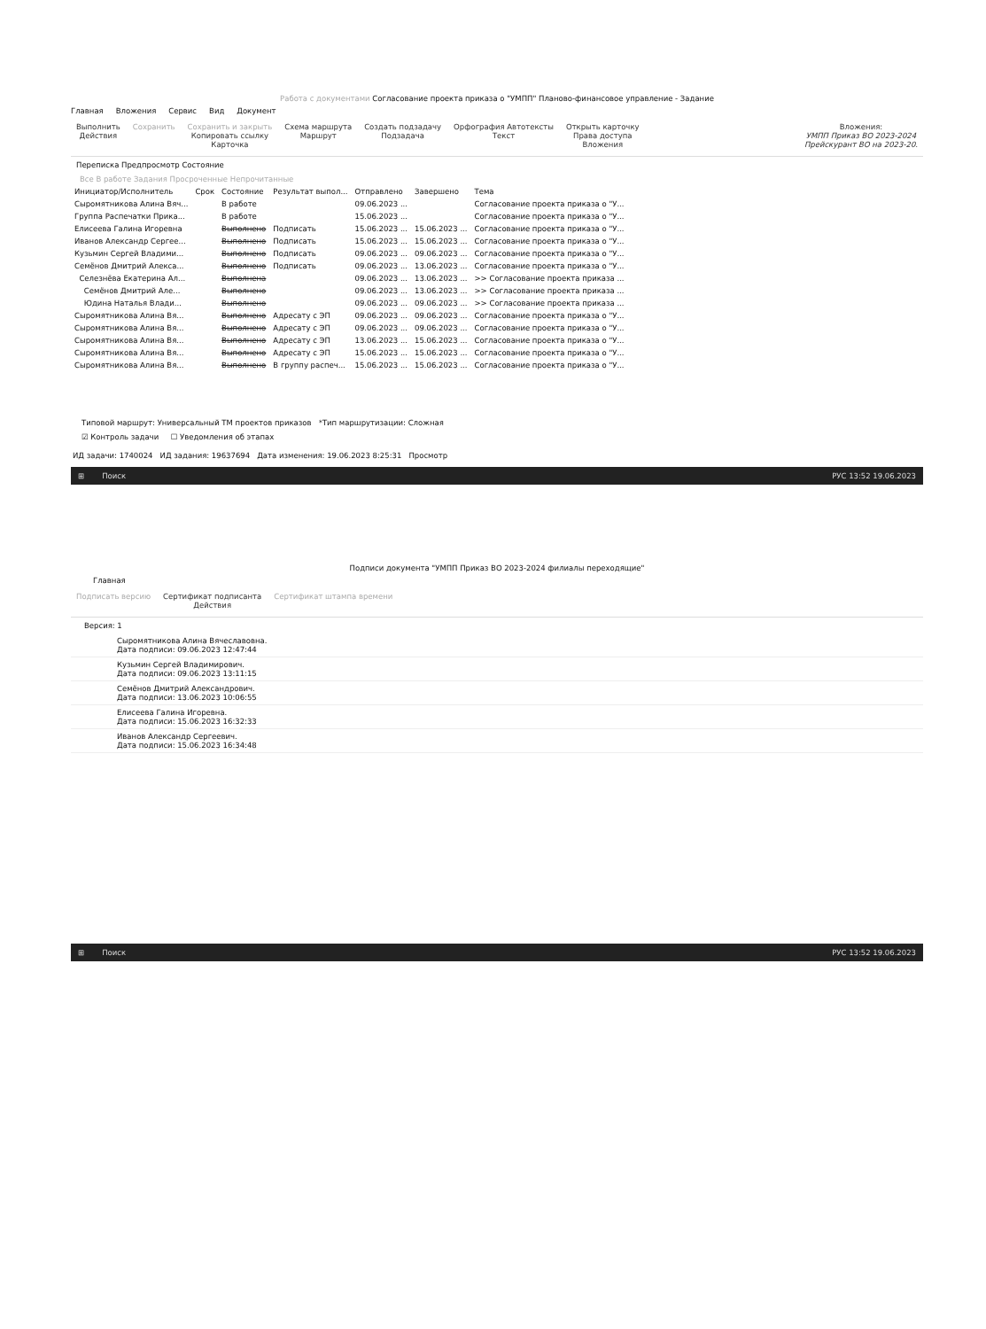Работа с документами Согласование проекта приказа о "УМПП" Планово-финансовое управление - Задание
Главная Вложения Сервис Вид Документ
Выполнить
Действия
Сохранить Сохранить и закрыть
Копировать ссылку
Карточка
Схема маршрута
Маршрут
Создать подзадачу
Подзадача
Орфография Автотексты
Текст
Открыть карточку
Права доступа
Вложения
Вложения:
УМПП Приказ ВО 2023-2024
Прейскурант ВО на 2023-20.
Переписка Предпросмотр Состояние
Все В работе Задания Просроченные Непрочитанные
| Инициатор/Исполнитель | Срок | Состояние | Результат выпол... | Отправлено | Завершено | Тема |
| --- | --- | --- | --- | --- | --- | --- |
| Сыромятникова Алина Вяч... | | В работе | | 09.06.2023 ... | | Согласование проекта приказа о "У... |
| Группа Распечатки Прика... | | В работе | | 15.06.2023 ... | | Согласование проекта приказа о "У... |
| Елисеева Галина Игоревна | | Выполнено | Подписать | 15.06.2023 ... | 15.06.2023 ... | Согласование проекта приказа о "У... |
| Иванов Александр Сергее... | | Выполнено | Подписать | 15.06.2023 ... | 15.06.2023 ... | Согласование проекта приказа о "У... |
| Кузьмин Сергей Владими... | | Выполнено | Подписать | 09.06.2023 ... | 09.06.2023 ... | Согласование проекта приказа о "У... |
| Семёнов Дмитрий Алекса... | | Выполнено | Подписать | 09.06.2023 ... | 13.06.2023 ... | Согласование проекта приказа о "У... |
| Селезнёва Екатерина Ал... | | Выполнена | | 09.06.2023 ... | 13.06.2023 ... | >> Согласование проекта приказа ... |
| Семёнов Дмитрий Але... | | Выполнено | | 09.06.2023 ... | 13.06.2023 ... | >> Согласование проекта приказа ... |
| Юдина Наталья Влади... | | Выполнено | | 09.06.2023 ... | 09.06.2023 ... | >> Согласование проекта приказа ... |
| Сыромятникова Алина Вя... | | Выполнено | Адресату с ЭП | 09.06.2023 ... | 09.06.2023 ... | Согласование проекта приказа о "У... |
| Сыромятникова Алина Вя... | | Выполнено | Адресату с ЭП | 09.06.2023 ... | 09.06.2023 ... | Согласование проекта приказа о "У... |
| Сыромятникова Алина Вя... | | Выполнено | Адресату с ЭП | 13.06.2023 ... | 15.06.2023 ... | Согласование проекта приказа о "У... |
| Сыромятникова Алина Вя... | | Выполнено | Адресату с ЭП | 15.06.2023 ... | 15.06.2023 ... | Согласование проекта приказа о "У... |
| Сыромятникова Алина Вя... | | Выполнено | В группу распеч... | 15.06.2023 ... | 15.06.2023 ... | Согласование проекта приказа о "У... |
Типовой маршрут: Универсальный ТМ проектов приказов *Тип маршрутизации: Сложная
☑ Контроль задачи ☐ Уведомления об этапах
ИД задачи: 1740024 ИД задания: 19637694 Дата изменения: 19.06.2023 8:25:31 Просмотр
⊞ Поиск РУС 13:52 19.06.2023
Подписи документа "УМПП Приказ ВО 2023-2024 филиалы переходящие"
Главная
Подписать версию Сертификат подписанта
Действия
Сертификат штампа времени
Версия: 1
Сыромятникова Алина Вячеславовна.
Дата подписи: 09.06.2023 12:47:44
Кузьмин Сергей Владимирович.
Дата подписи: 09.06.2023 13:11:15
Семёнов Дмитрий Александрович.
Дата подписи: 13.06.2023 10:06:55
Елисеева Галина Игоревна.
Дата подписи: 15.06.2023 16:32:33
Иванов Александр Сергеевич.
Дата подписи: 15.06.2023 16:34:48
⊞ Поиск РУС 13:52 19.06.2023